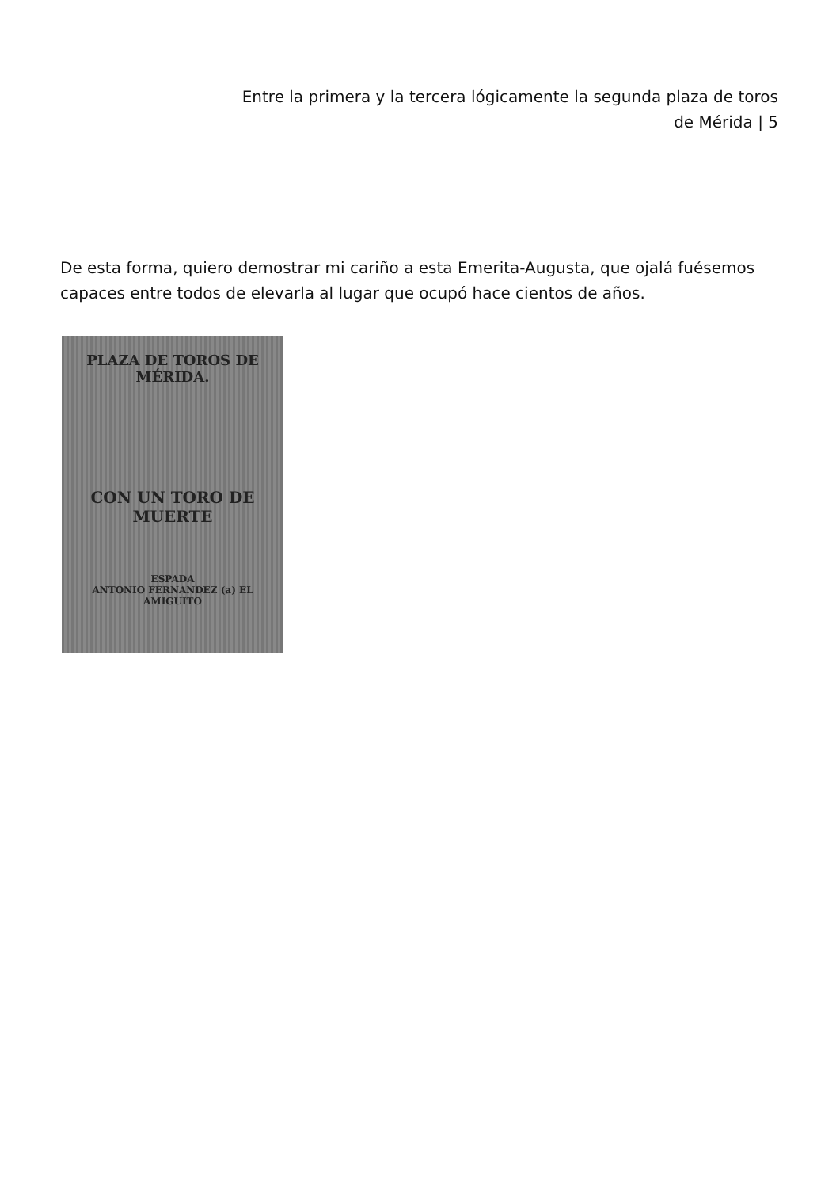Entre la primera y la tercera lógicamente la segunda plaza de toros
de Mérida | 5
De esta forma, quiero demostrar mi cariño a esta Emerita-Augusta, que ojalá fuésemos capaces entre todos de elevarla al lugar que ocupó hace cientos de años.
PLAZA DE TOROS DE MÉRIDA.
CON UN TORO DE MUERTE
ESPADA
ANTONIO FERNANDEZ (a) EL AMIGUITO